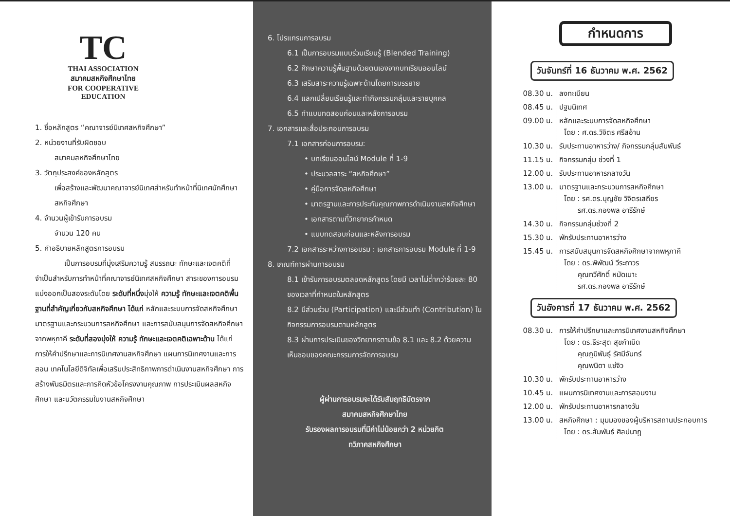TC
THAI ASSOCIATION
สมาคมสหกิจศึกษาไทย
FOR COOPERATIVE EDUCATION
1. ชื่อหลักสูตร “คณาจารย์นิเทศสหกิจศึกษา”
2. หน่วยงานที่รับผิดชอบ
สมาคมสหกิจศึกษาไทย
3. วัตถุประสงค์ของหลักสูตร
เพื่อสร้างและพัฒนาคณาจารย์นิเทศสำหรับทำหน้าที่นิเทศนักศึกษาสหกิจศึกษา
4. จำนวนผู้เข้ารับการอบรม
จำนวน 120 คน
5. คำอธิบายหลักสูตรการอบรม
เป็นการอบรมที่มุ่งเสริมความรู้ สมรรถนะ ทักษะและเจตคติที่จำเป็นสำหรับการทำหน้าที่คณาจารย์นิเทศสหกิจศึกษา สาระของการอบรมแบ่งออกเป็นสองระดับโดย ระดับที่หนึ่งมุ่งให้ ความรู้ ทักษะและเจตคติพื้นฐานที่สำคัญเกี่ยวกับสหกิจศึกษา ได้แก่ หลักและระบบการจัดสหกิจศึกษา มาตรฐานและกระบวนการสหกิจศึกษา และการสนับสนุนการจัดสหกิจศึกษาจากพหุภาคี ระดับที่สองมุ่งให้ ความรู้ ทักษะและเจตคติเฉพาะด้าน ได้แก่ การให้คำปรึกษาและการนิเทศงานสหกิจศึกษา แผนการนิเทศงานและการสอน เทคโนโลยีดิจิทัลเพื่อเสริมประสิทธิภาพการดำเนินงานสหกิจศึกษา การสร้างพันธมิตรและการคิดหัวข้อโครงงานคุณภาพ การประเมินผลสหกิจศึกษา และนวัตกรรมในงานสหกิจศึกษา
6. โปรแกรมการอบรม
6.1 เป็นการอบรมแบบร่วมเรียนรู้ (Blended Training)
6.2 ศึกษาความรู้พื้นฐานด้วยตนเองจากบทเรียนออนไลน์
6.3 เสริมสาระความรู้เฉพาะด้านโดยการบรรยาย
6.4 แลกเปลี่ยนเรียนรู้และทำกิจกรรมกลุ่มและรายบุคคล
6.5 ทำแบบทดสอบก่อนและหลังการอบรม
7. เอกสารและสื่อประกอบการอบรม
7.1 เอกสารก่อนการอบรม:
• บทเรียนออนไลน์ Module ที่ 1-9
• ประมวลสาระ “สหกิจศึกษา”
• คู่มือการจัดสหกิจศึกษา
• มาตรฐานและการประกันคุณภาพการดำเนินงานสหกิจศึกษา
• เอกสารตามที่วิทยากรกำหนด
• แบบทดสอบก่อนและหลังการอบรม
7.2 เอกสารระหว่างการอบรม : เอกสารการอบรม Module ที่ 1-9
8. เกณฑ์การผ่านการอบรม
8.1 เข้ารับการอบรมตลอดหลักสูตร โดยมี เวลาไม่ต่ำกว่าร้อยละ 80 ของเวลาที่กำหนดในหลักสูตร
8.2 มีส่วนร่วม (Participation) และมีส่วนทำ (Contribution) ในกิจกรรมการอบรมตามหลักสูตร
8.3 ผ่านการประเมินของวิทยากรตามข้อ 8.1 และ 8.2 ด้วยความเห็นชอบของคณะกรรมการจัดการอบรม
ผู้ผ่านการอบรมจะได้รับสัมฤทธิบัตรจาก
สมาคมสหกิจศึกษาไทย
รับรองผลการอบรมที่มีค่าไม่น้อยกว่า 2 หน่วยกิต
ทวิภาคสหกิจศึกษา
กำหนดการ
วันจันทร์ที่ 16 ธันวาคม พ.ศ. 2562
| 08.30 น. | ลงทะเบียน |
| 08.45 น. | ปฐมนิเทศ |
| 09.00 น. | หลักและระบบการจัดสหกิจศึกษา โดย : ศ.ดร.วิจิตร ศรีสอ้าน |
| 10.30 น. | รับประทานอาหารว่าง/ กิจกรรมกลุ่มสัมพันธ์ |
| 11.15 น. | กิจกรรมกลุ่ม ช่วงที่ 1 |
| 12.00 น. | รับประทานอาหารกลางวัน |
| 13.00 น. | มาตรฐานและกระบวนการสหกิจศึกษา โดย : รศ.ดร.บุญชัย วิจิตรเสถียร รศ.ดร.กองพล อารีรักษ์ |
| 14.30 น. | กิจกรรมกลุ่มช่วงที่ 2 |
| 15.30 น. | พักรับประทานอาหารว่าง |
| 15.45 น. | การสนับสนุนการจัดสหกิจศึกษาจากพหุภาคี โดย : ดร.พิพัฒน์ วีระถาวร คุณทวีศักดิ์ หมัดเนาะ รศ.ดร.กองพล อารีรักษ์ |
วันอังคารที่ 17 ธันวาคม พ.ศ. 2562
| 08.30 น. | การให้คำปรึกษาและการนิเทศงานสหกิจศึกษา โดย : ดร.ธีระสุต สุขกำเนิด คุณภูมิพันธุ์ รัศมีจันทร์ คุณพนิดา แซ่จิว |
| 10.30 น. | พักรับประทานอาหารว่าง |
| 10.45 น. | แผนการนิเทศงานและการสอนงาน |
| 12.00 น. | พักรับประทานอาหารกลางวัน |
| 13.00 น. | สหกิจศึกษา : มุมมองของผู้บริหารสถานประกอบการ โดย : ดร.สัมพันธ์ ศิลปนาฎ |